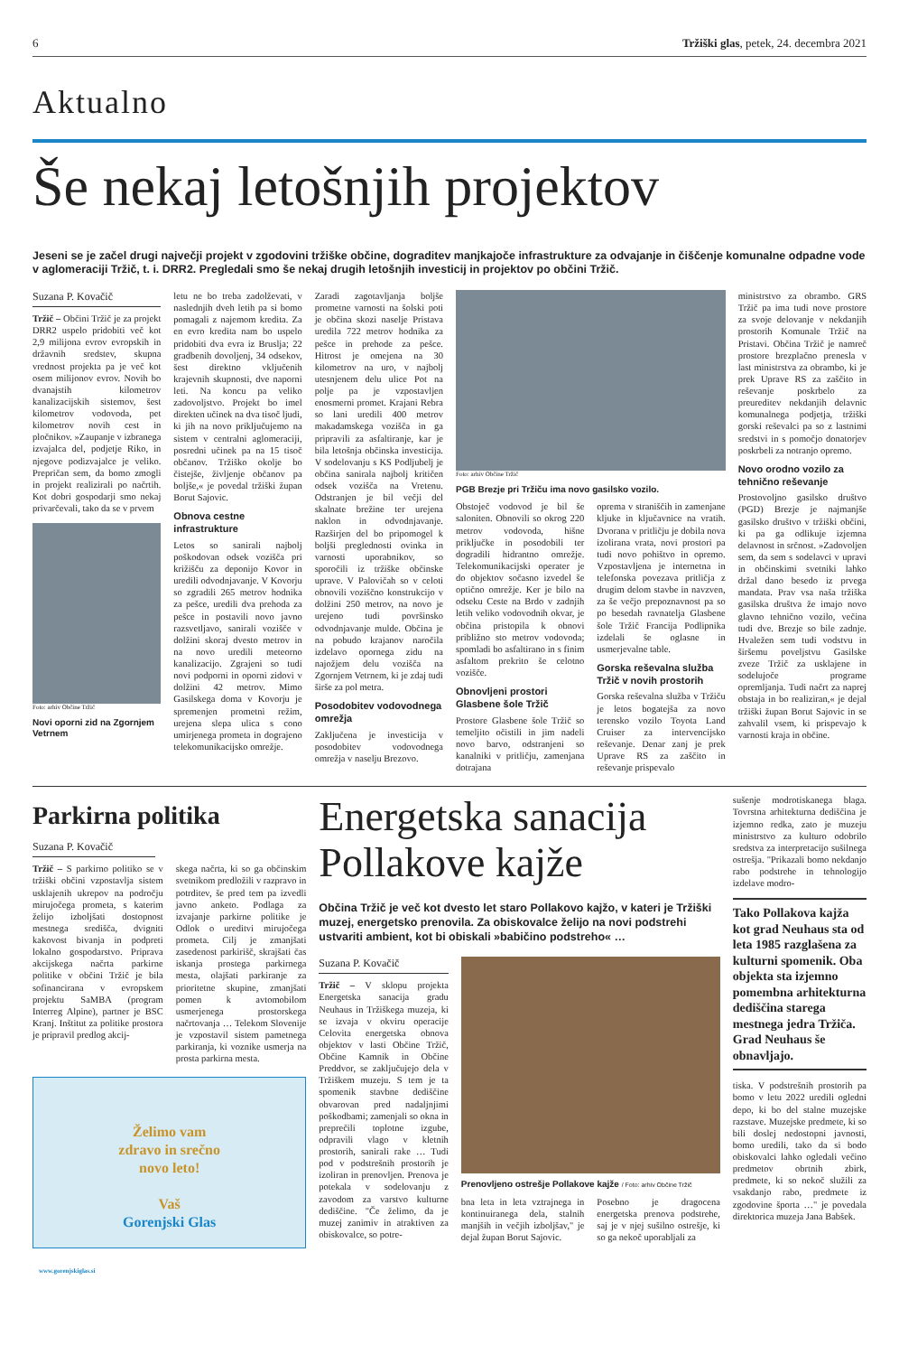6 Tržiški glas, petek, 24. decembra 2021
Aktualno
Še nekaj letošnjih projektov
Jeseni se je začel drugi največji projekt v zgodovini tržiške občine, dograditev manjkajoče infrastrukture za odvajanje in čiščenje komunalne odpadne vode v aglomeraciji Tržič, t. i. DRR2. Pregledali smo še nekaj drugih letošnjih investicij in projektov po občini Tržič.
Suzana P. Kovačič
Tržič – Občini Tržič je za projekt DRR2 uspelo pridobiti več kot 2,9 milijona evrov evropskih in državnih sredstev, skupna vrednost projekta pa je več kot osem milijonov evrov. Novih bo dvanajstih kilometrov kanalizacijskih sistemov, šest kilometrov vodovoda, pet kilometrov novih cest in pločnikov. »Zaupanje v izbranega izvajalca del, podjetje Riko, in njegove podizvajalce je veliko. Prepričan sem, da bomo zmogli in projekt realizirali po načrtih. Kot dobri gospodarji smo nekaj privarčevali, tako da se v prvem
Foto: arhiv Občine Tržič
Novi oporni zid na Zgornjem Vetrnem
letu ne bo treba zadolževati, v naslednjih dveh letih pa si bomo pomagali z najemom kredita. Za en evro kredita nam bo uspelo pridobiti dva evra iz Bruslja; 22 gradbenih dovoljenj, 34 odsekov, šest direktno vključenih krajevnih skupnosti, dve naporni leti. Na koncu pa veliko zadovoljstvo. Projekt bo imel direkten učinek na dva tisoč ljudi, ki jih na novo priključujemo na sistem v centralni aglomeraciji, posredni učinek pa na 15 tisoč občanov. Tržiško okolje bo čistejše, življenje občanov pa boljše,« je povedal tržiški župan Borut Sajovic.
Obnova cestne infrastrukture
Letos so sanirali najbolj poškodovan odsek vozišča pri križišču za deponijo Kovor in uredili odvodnjavanje. V Kovorju so zgradili 265 metrov hodnika za pešce, uredili dva prehoda za pešce in postavili novo javno razsvetljavo, sanirali vozišče v dolžini skoraj dvesto metrov in na novo uredili meteorno kanalizacijo. Zgrajeni so tudi novi podporni in oporni zidovi v dolžini 42 metrov. Mimo Gasilskega doma v Kovorju je spremenjen prometni režim, urejena slepa ulica s cono umirjenega prometa in dograjeno telekomunikacijsko omrežje.
Zaradi zagotavljanja boljše prometne varnosti na šolski poti je občina skozi naselje Pristava uredila 722 metrov hodnika za pešce in prehode za pešce. Hitrost je omejena na 30 kilometrov na uro, v najbolj utesnjenem delu ulice Pot na polje pa je vzpostavljen enosmerni promet. Krajani Rebra so lani uredili 400 metrov makadamskega vozišča in ga pripravili za asfaltiranje, kar je bila letošnja občinska investicija. V sodelovanju s KS Podljubelj je občina sanirala najbolj kritičen odsek vozišča na Vretenu. Odstranjen je bil večji del skalnate brežine ter urejena naklon in odvodnjavanje. Razširjen del bo pripomogel k boljši preglednosti ovinka in varnosti uporabnikov, so sporočili iz tržiške občinske uprave. V Palovičah so v celoti obnovili voziščno konstrukcijo v dolžini 250 metrov, na novo je urejeno tudi površinsko odvodnjavanje mulde. Občina je na pobudo krajanov naročila izdelavo opornega zidu na najožjem delu vozišča na Zgornjem Vetrnem, ki je zdaj tudi širše za pol metra.
Posodobitev vodovodnega omrežja
Zaključena je investicija v posodobitev vodovodnega omrežja v naselju Brezovo.
Foto: arhiv Občine Tržič
PGB Brezje pri Tržiču ima novo gasilsko vozilo.
Obstoječ vodovod je bil še saloniten. Obnovili so okrog 220 metrov vodovoda, hišne priključke in posodobili ter dogradili hidrantno omrežje. Telekomunikacijski operater je do objektov sočasno izvedel še optično omrežje. Ker je bilo na odseku Ceste na Brdo v zadnjih letih veliko vodovodnih okvar, je občina pristopila k obnovi približno sto metrov vodovoda; spomladi bo asfaltirano in s finim asfaltom prekrito še celotno vozišče.
Obnovljeni prostori Glasbene šole Tržič
Prostore Glasbene šole Tržič so temeljito očistili in jim nadeli novo barvo, odstranjeni so kanalniki v pritličju, zamenjana dotrajana
oprema v straniščih in zamenjane kljuke in ključavnice na vratih. Dvorana v pritličju je dobila nova izolirana vrata, novi prostori pa tudi novo pohištvo in opremo. Vzpostavljena je internetna in telefonska povezava pritličja z drugim delom stavbe in navzven, za še večjo prepoznavnost pa so po besedah ravnatelja Glasbene šole Tržič Francija Podlipnika izdelali še oglasne in usmerjevalne table.
Gorska reševalna služba Tržič v novih prostorih
Gorska reševalna služba v Tržiču je letos bogatejša za novo terensko vozilo Toyota Land Cruiser za intervencijsko reševanje. Denar zanj je prek Uprave RS za zaščito in reševanje prispevalo
ministrstvo za obrambo. GRS Tržič pa ima tudi nove prostore za svoje delovanje v nekdanjih prostorih Komunale Tržič na Pristavi. Občina Tržič je namreč prostore brezplačno prenesla v last ministrstva za obrambo, ki je prek Uprave RS za zaščito in reševanje poskrbelo za preureditev nekdanjih delavnic komunalnega podjetja, tržiški gorski reševalci pa so z lastnimi sredstvi in s pomočjo donatorjev poskrbeli za notranjo opremo.
Novo orodno vozilo za tehnično reševanje
Prostovoljno gasilsko društvo (PGD) Brezje je najmanjše gasilsko društvo v tržiški občini, ki pa ga odlikuje izjemna delavnost in srčnost. »Zadovoljen sem, da sem s sodelavci v upravi in občinskimi svetniki lahko držal dano besedo iz prvega mandata. Prav vsa naša tržiška gasilska društva že imajo novo glavno tehnično vozilo, večina tudi dve. Brezje so bile zadnje. Hvaležen sem tudi vodstvu in širšemu poveljstvu Gasilske zveze Tržič za usklajene in sodelujoče programe opremljanja. Tudi načrt za naprej obstaja in bo realiziran,« je dejal tržiški župan Borut Sajovic in se zahvalil vsem, ki prispevajo k varnosti kraja in občine.
Parkirna politika
Suzana P. Kovačič
Tržič – S parkirno politiko se v tržiški občini vzpostavlja sistem usklajenih ukrepov na področju mirujočega prometa, s katerim želijo izboljšati dostopnost mestnega središča, dvigniti kakovost bivanja in podpreti lokalno gospodarstvo. Priprava akcijskega načrta parkirne politike v občini Tržič je bila sofinancirana v evropskem projektu SaMBA (program Interreg Alpine), partner je BSC Kranj. Inštitut za politike prostora je pripravil predlog akcij-
skega načrta, ki so ga občinskim svetnikom predložili v razpravo in potrditev, še pred tem pa izvedli javno anketo. Podlaga za izvajanje parkirne politike je Odlok o ureditvi mirujočega prometa. Cilj je zmanjšati zasedenost parkirišč, skrajšati čas iskanja prostega parkirnega mesta, olajšati parkiranje za prioritetne skupine, zmanjšati pomen k avtomobilom usmerjenega prostorskega načrtovanja … Telekom Slovenije je vzpostavil sistem pametnega parkiranja, ki voznike usmerja na prosta parkirna mesta.
Želimo vam
zdravo in srečno
novo leto!
Vaš
Gorenjski Glas
www.gorenjskiglas.si
Energetska sanacija Pollakove kajže
Občina Tržič je več kot dvesto let staro Pollakovo kajžo, v kateri je Tržiški muzej, energetsko prenovila. Za obiskovalce želijo na novi podstrehi ustvariti ambient, kot bi obiskali »babičino podstreho« …
Suzana P. Kovačič
Tržič – V sklopu projekta Energetska sanacija gradu Neuhaus in Tržiškega muzeja, ki se izvaja v okviru operacije Celovita energetska obnova objektov v lasti Občine Tržič, Občine Kamnik in Občine Preddvor, se zaključujejo dela v Tržiškem muzeju. S tem je ta spomenik stavbne dediščine obvarovan pred nadaljnjimi poškodbami; zamenjali so okna in preprečili toplotne izgube, odpravili vlago v kletnih prostorih, sanirali rake … Tudi pod v podstrešnih prostorih je izoliran in prenovljen. Prenova je potekala v sodelovanju z zavodom za varstvo kulturne dediščine. "Če želimo, da je muzej zanimiv in atraktiven za obiskovalce, so potre-
Prenovljeno ostrešje Pollakove kajže / Foto: arhiv Občine Tržič
bna leta in leta vztrajnega in kontinuiranega dela, stalnih manjših in večjih izboljšav," je dejal župan Borut Sajovic.
Posebno je dragocena energetska prenova podstrehe, saj je v njej sušilno ostrešje, ki so ga nekoč uporabljali za
sušenje modrotiskanega blaga. Tovrstna arhitekturna dediščina je izjemno redka, zato je muzeju ministrstvo za kulturo odobrilo sredstva za interpretacijo sušilnega ostrešja. "Prikazali bomo nekdanjo rabo podstrehe in tehnologijo izdelave modro-
Tako Pollakova kajža kot grad Neuhaus sta od leta 1985 razglašena za kulturni spomenik. Oba objekta sta izjemno pomembna arhitekturna dediščina starega mestnega jedra Tržiča. Grad Neuhaus še obnavljajo.
tiska. V podstrešnih prostorih pa bomo v letu 2022 uredili ogledni depo, ki bo del stalne muzejske razstave. Muzejske predmete, ki so bili doslej nedostopni javnosti, bomo uredili, tako da si bodo obiskovalci lahko ogledali večino predmetov obrtnih zbirk, predmete, ki so nekoč služili za vsakdanjo rabo, predmete iz zgodovine športa …" je povedala direktorica muzeja Jana Babšek.